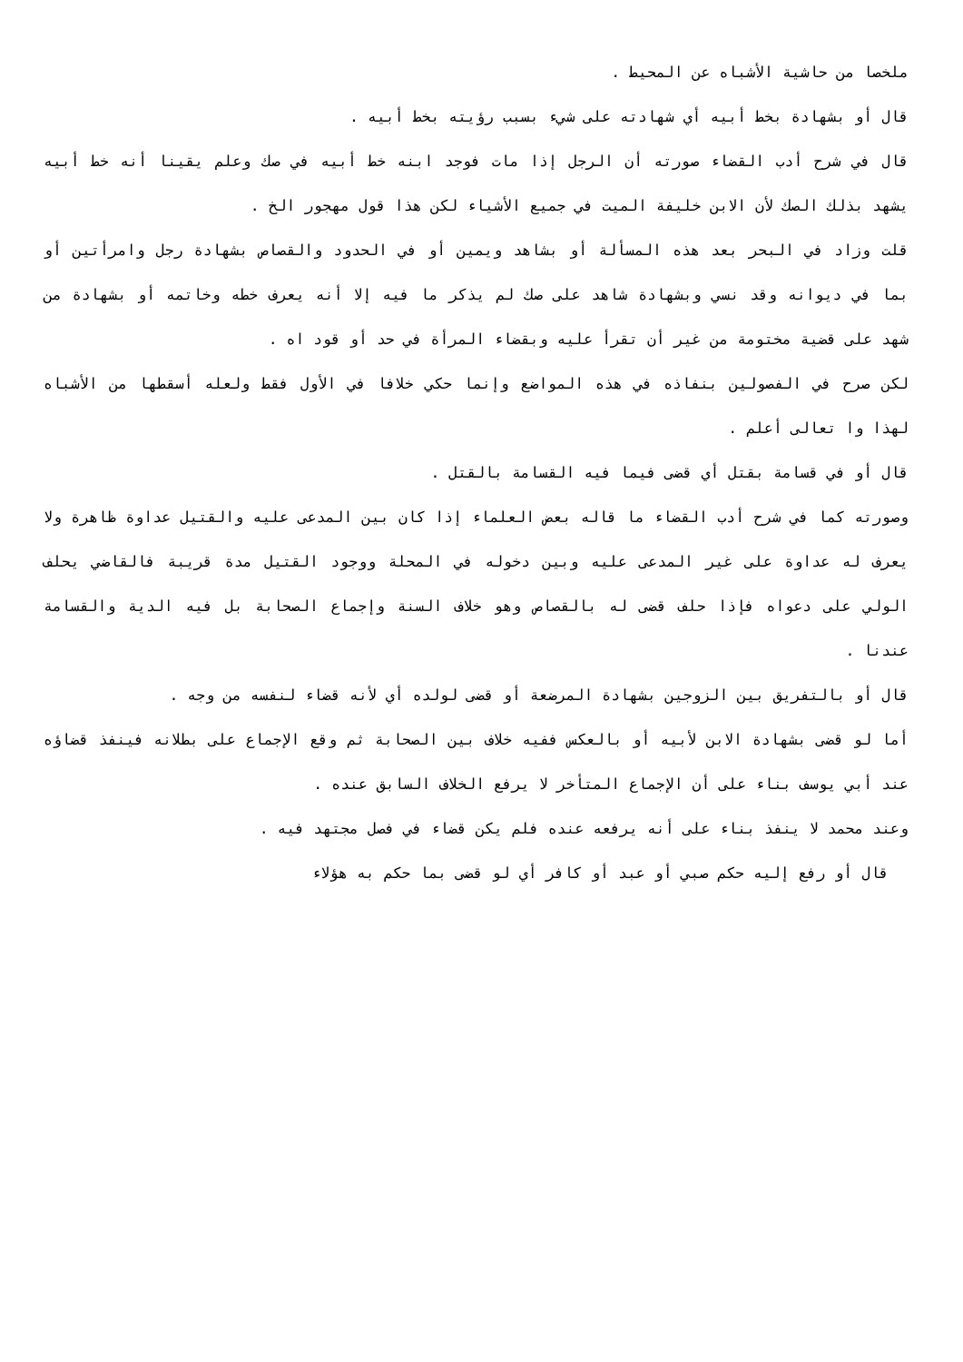ملخصا من حاشية الأشباه عن المحيط .
قال أو بشهادة بخط أبيه أي شهادته على شيء بسبب رؤيته بخط أبيه .
قال في شرح أدب القضاء صورته أن الرجل إذا مات فوجد ابنه خط أبيه في صك وعلم يقينا أنه خط أبيه يشهد بذلك الصك لأن الابن خليفة الميت في جميع الأشياء لكن هذا قول مهجور الخ .
قلت وزاد في البحر بعد هذه المسألة أو بشاهد ويمين أو في الحدود والقصاص بشهادة رجل وامرأتين أو بما في ديوانه وقد نسي وبشهادة شاهد على صك لم يذكر ما فيه إلا أنه يعرف خطه وخاتمه أو بشهادة من شهد على قضية مختومة من غير أن تقرأ عليه وبقضاء المرأة في حد أو قود اه .
لكن صرح في الفصولين بنفاذه في هذه المواضع وإنما حكي خلافا في الأول فقط ولعله أسقطها من الأشباه لهذا وا تعالى أعلم .
قال أو في قسامة بقتل أي قضى فيما فيه القسامة بالقتل .
وصورته كما في شرح أدب القضاء ما قاله بعض العلماء إذا كان بين المدعى عليه والقتيل عداوة ظاهرة ولا يعرف له عداوة على غير المدعى عليه وبين دخوله في المحلة ووجود القتيل مدة قريبة فالقاضي يحلف الولي على دعواه فإذا حلف قضى له بالقصاص وهو خلاف السنة وإجماع الصحابة بل فيه الدية والقسامة عندنا .
قال أو بالتفريق بين الزوجين بشهادة المرضعة أو قضى لولده أي لأنه قضاء لنفسه من وجه .
أما لو قضى بشهادة الابن لأبيه أو بالعكس ففيه خلاف بين الصحابة ثم وقع الإجماع على بطلانه فينفذ قضاؤه عند أبي يوسف بناء على أن الإجماع المتأخر لا يرفع الخلاف السابق عنده .
وعند محمد لا ينفذ بناء على أنه يرفعه عنده فلم يكن قضاء في فصل مجتهد فيه .
قال أو رفع إليه حكم صبي أو عبد أو كافر أي لو قضى بما حكم به هؤلاء